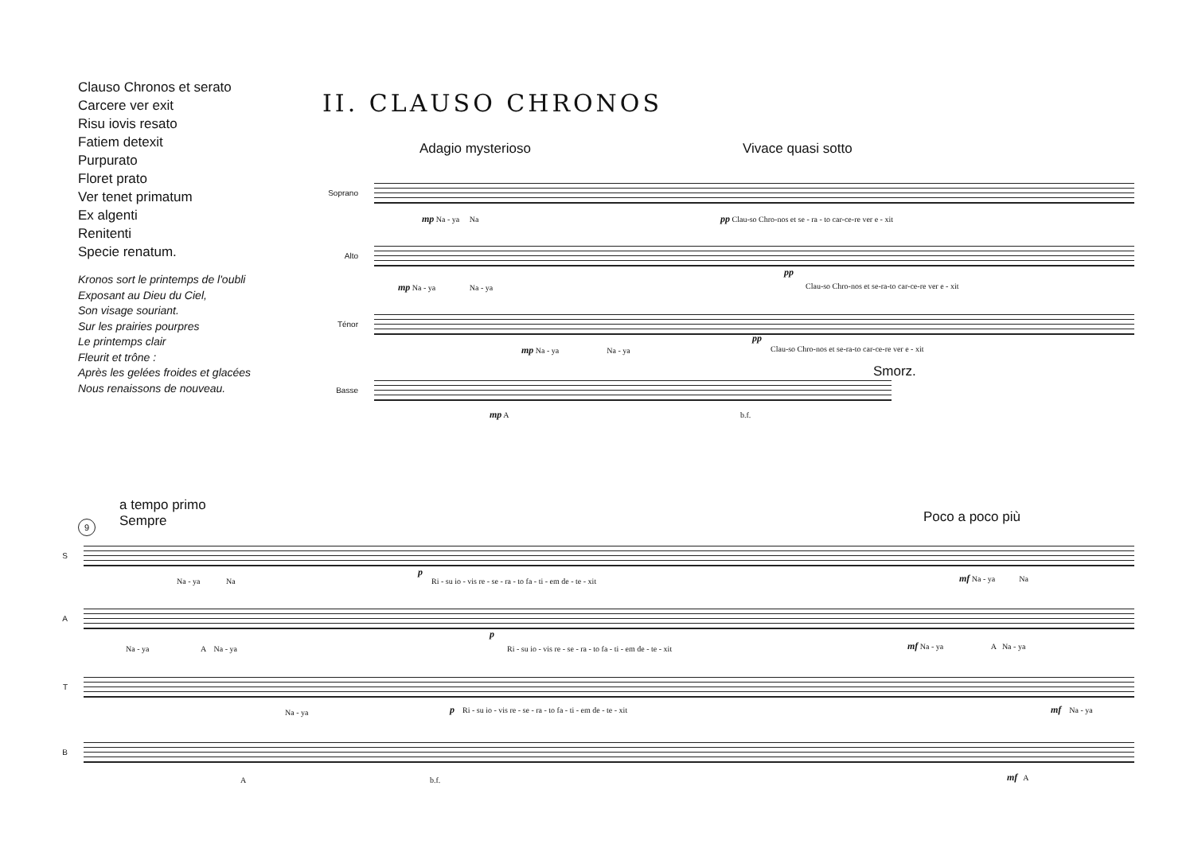Clauso Chronos et serato
Carcere ver exit
Risu iovis resato
Fatiem detexit
Purpurato
Floret prato
Ver tenet primatum
Ex algenti
Renitenti
Specie renatum.
Kronos sort le printemps de l'oubli
Exposant au Dieu du Ciel,
Son visage souriant.
Sur les prairies pourpres
Le printemps clair
Fleurit et trône :
Après les gelées froides et glacées
Nous renaissons de nouveau.
II. CLAUSO CHRONOS
Adagio mysterioso Vivace quasi sotto
Soprano
mp Na - ya Na pp Clau-so Chro-nos et se - ra - to car-ce-re ver e - xit
Alto
mp Na - ya Na - ya
pp
Clau-so Chro-nos et se-ra-to car-ce-re ver e - xit
Ténor
mp Na - ya Na - ya
pp
Clau-so Chro-nos et se-ra-to car-ce-re ver e - xit
Smorz.
Basse
mp A b.f.
a tempo primo
Sempre
9 Poco a poco più
S
Na - ya Na
p
Ri - su io - vis re - se - ra - to fa - ti - em de - te - xit mf Na - ya Na
A
Na - ya A Na - ya
p
Ri - su io - vis re - se - ra - to fa - ti - em de - te - xit mf Na - ya A Na - ya
T
Na - ya p Ri - su io - vis re - se - ra - to fa - ti - em de - te - xit mf Na - ya
B
A b.f. mf A